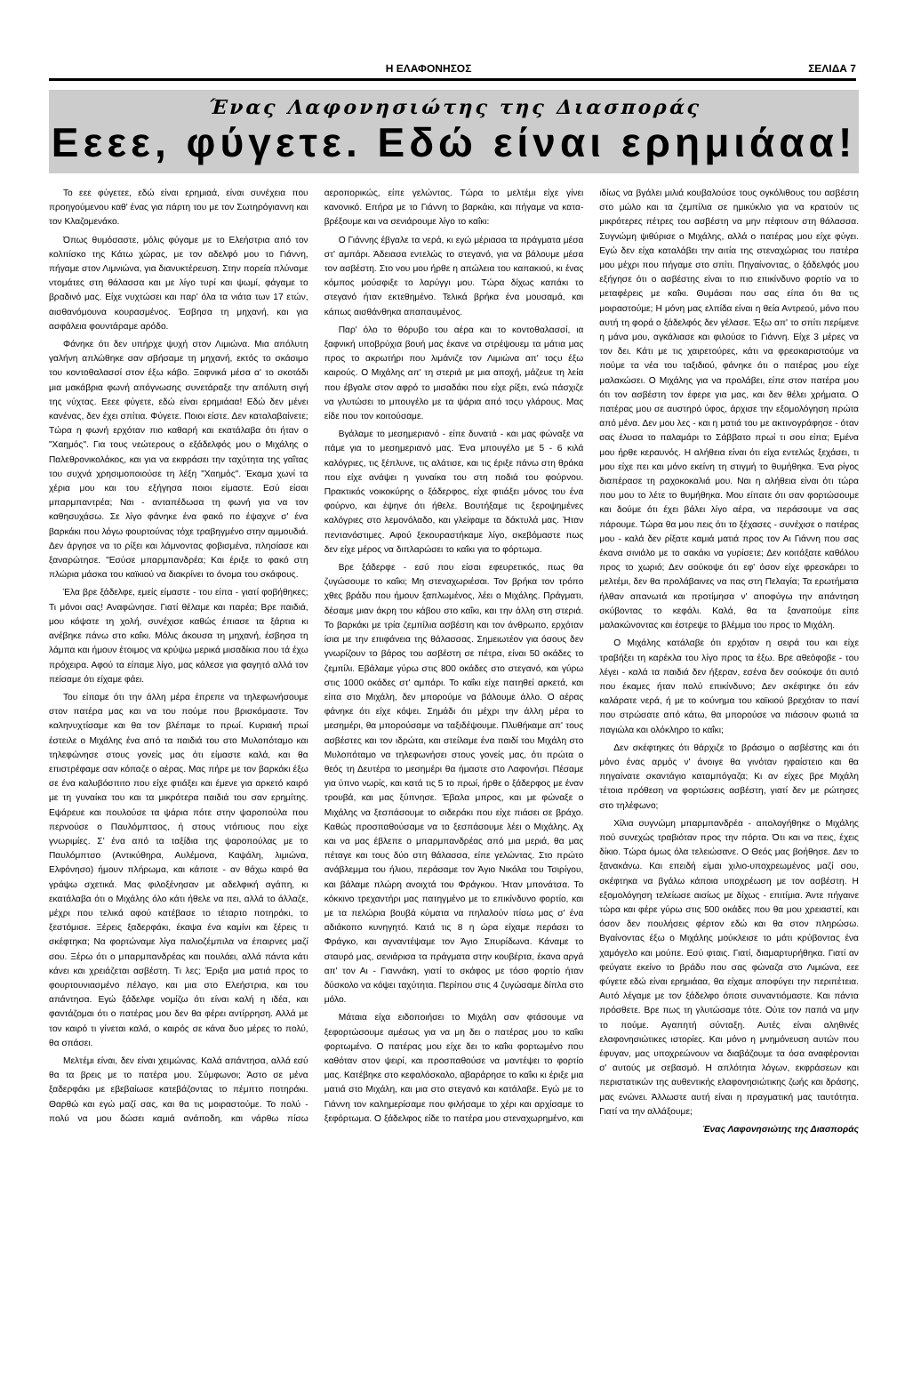Η ΕΛΑΦΟΝΗΣΟΣ ΣΕΛΙΔΑ 7
Ένας Λαφονησιώτης της Διασποράς
Εεεε, φύγετε. Εδώ είναι ερημιάαα!
Το εεε φύγετεε, εδώ είναι ερημιαά, είναι συνέχεια που προηγούμενου καθ' ένας για πάρτη του με τον Σωτηρόγιαννη και τον Κλαζομενάκο.
Όπως θυμόσαστε, μόλις φύγαμε με το Ελεήστρια από τον κολπίσκο της Κάτω χώρας, με τον αδελφό μου το Γιάννη, πήγαμε στον Λιμνιώνα, για διανυκτέρευση. Στην πορεία πλύναμε ντομάτες στη θάλασσα και με λίγο τυρί και ψωμί, φάγαμε το βραδινό μας. Είχε νυχτώσει και παρ' όλα τα νιάτα των 17 ετών, αισθανόμουνα κουρασμένος. Έσβησα τη μηχανή, και για ασφάλεια φουντάραμε αρόδο.
Φάνηκε ότι δεν υπήρχε ψυχή στον Λιμιώνα. Μια απόλυτη γαλήνη απλώθηκε σαν σβήσαμε τη μηχανή, εκτός το σκάσιμο του κοντοθαλασσί στον έξω κάβο. Ξαφνικά μέσα α' το σκοτάδι μια μακάβρια φωνή απόγνωσης συνετάραξε την απόλυτη σιγή της νύχτας. Εεεε φύγετε, εδώ είναι ερημιάαα! Εδώ δεν μένει κανένας, δεν έχει σπίτια. Φύγετε. Ποιοι είστε. Δεν καταλαβαίνετε; Τώρα η φωνή ερχόταν πιο καθαρή και εκατάλαβα ότι ήταν ο "Χαημός". Για τους νεώτερους ο εξάδελφός μου ο Μιχάλης ο Παλεθρονικολάκος, και για να εκφράσει την ταχύτητα της γαΐτας του συχνά χρησιμοποιούσε τη λέξη "Χαημός". Έκαμα χωνί τα χέρια μου και του εξήγησα ποιοι είμαστε. Εσύ είσαι μπαρμπαντρέα; Ναι - ανταπέδωσα τη φωνή για να τον καθησυχάσω. Σε λίγο φάνηκε ένα φακό πο έψαχνε σ' ένα βαρκάκι που λόγω φουρτούνας τόχε τραβηγμένο στην αμμουδιά. Δεν άργησε να το ρίξει και λάμνοντας φοβισμένα, πλησίασε και ξαναρώτησε. "Εσύσε μπαρμπανδρέα; Και έριξε το φακό στη πλώρια μάσκα του καϊκιού να διακρίνει το όνομα του σκάφους.
Έλα βρε ξάδελφε, εμείς είμαστε - του είπα - γιατί φοβήθηκες; Τι μόνοι σας! Αναφώνησε. Γιατί θέλαμε και παρέα; Βρε παιδιά, μου κόψατε τη χολή, συνέχισε καθώς έπιασε τα ξάρτια κι ανέβηκε πάνω στο καΐκι. Μόλις άκουσα τη μηχανή, έσβησα τη λάμπα και ήμουν έτοιμος να κρύψω μερικά μισαδίκια που τά έχω πρόχειρα. Αφού τα είπαμε λίγο, μας κάλεσε για φαγητό αλλά τον πείσαμε ότι είχαμε φάει.
Του είπαμε ότι την άλλη μέρα έπρεπε να τηλεφωνήσουμε στον πατέρα μας και να του πούμε που βρισκόμαστε. Τον καληνυχτίσαμε και θα τον βλέπαμε το πρωί. Κυριακή πρωί έστειλε ο Μιχάλης ένα από τα παιδιά του στο Μυλοπόταμο και τηλεφώνησε στους γονείς μας ότι είμαστε καλά, και θα επιστρέφαμε σαν κόπαζε ο αέρας. Μας πήρε με τον βαρκάκι έξω σε ένα καλυβόσπιτο που είχε φτιάξει και έμενε για αρκετό καιρό με τη γυναίκα του και τα μικρότερα παιδιά του σαν ερημίτης. Εψάρευε και πουλούσε τα ψάρια πότε στην ψαροπούλα που περνούσε ο Παυλόμπτσος, ή στους ντόπιους που είχε γνωριμίες. Σ' ένα από τα ταξίδια της ψαροπούλας με το Παυλόμπτσο (Αντικύθηρα, Αυλέμονα, Καψάλη, λιμιώνα, Ελφόνησο) ήμουν πλήρωμα, και κάποτε - αν θάχω καιρό θα γράψω σχετικά. Μας φιλοξένησαν με αδελφική αγάπη, κι εκατάλαβα ότι ο Μιχάλης όλο κάτι ήθελε να πει, αλλά το άλλαζε, μέχρι που τελικά αφού κατέβασε το τέταρτο ποτηράκι, το ξεστόμισε. Ξέρεις ξαδερφάκι, έκαψα ένα καμίνι και ξέρεις τι σκέφτηκα; Να φορτώναμε λίγα παλιοζέμπιλα να έπαιρνες μαζί σου. Ξέρω ότι ο μπαρμπανδρέας και πουλάει, αλλά πάντα κάτι κάνει και χρειάζεται ασβέστη. Τι λες; Έριξα μια ματιά προς το φουρτουνιασμένο πέλαγο, και μια στο Ελεήστρια, και του απάντησα. Εγώ ξάδελφε νομίζω ότι είναι καλή η ιδέα, και φαντάζομαι ότι ο πατέρας μου δεν θα φέρει αντίρρηση. Αλλά με τον καιρό τι γίνεται καλά, ο καιρός σε κάνα δυο μέρες το πολύ, θα σπάσει.
Μελτέμι είναι, δεν είναι χειμώνας. Καλά απάντησα, αλλά εσύ θα τα βρεις με το πατέρα μου. Σύμφωνοι; Άστο σε μένα ξαδερφάκι με εβεβαίωσε κατεβάζοντας το πέμπτο ποτηράκι. Θαρθώ και εγώ μαζί σας, και θα τις μοιραστούμε. Το πολύ - πολύ να μου δώσει καμιά ανάποδη, και νάρθω πίσω αεροπορικώς, είπε γελώντας. Τώρα το μελτέμι είχε γίνει κανονικό. Επήρα με το Γιάννη το βαρκάκι, και πήγαμε να κατα-βρέξουμε και να σενιάρουμε λίγο το καΐκι:
Ο Γιάννης έβγαλε τα νερά, κι εγώ μέριασα τα πράγματα μέσα στ' αμπάρι. Άδειασα εντελώς το στεγανό, για να βάλουμε μέσα τον ασβέστη. Στο νου μου ήρθε η απώλεια του καπακιού, κι ένας κόμπος μούσφιξε το λαρύγγι μου. Τώρα δίχως καπάκι το στεγανό ήταν εκτεθημένο. Τελικά βρήκα ένα μουσαμά, και κάπως αισθάνθηκα απαπαυμένος.
Παρ' όλο το θόρυβο του αέρα και το κοντοθαλασσί, ια ξαφνική υποβρύχια βουή μας έκανε να στρέψουεμ τα μάτια μας προς το ακρωτήρι που λιμάνιζε τον Λιμιώνα απ' τοςυ έξω καιρούς. Ο Μιχάλης απ' τη στεριά με μια αποχή, μάζευε τη λεία που έβγαλε στον αφρό το μισαδάκι που είχε ρίξει, ενώ πάσχιζε να γλυτώσει το μπουγέλο με τα ψάρια από τοςυ γλάρους. Μας είδε που τον κοιτούσαμε.
Βγάλαμε το μεσημεριανό - είπε δυνατά - και μας φώναξε να πάμε για το μεσημεριανό μας. Ένα μπουγέλο με 5 - 6 κιλά καλόγριες, τις ξέπλυνε, τις αλάτισε, και τις έριξε πάνω στη θράκα που είχε ανάψει η γυναίκα του στη ποδιά του φούρνου. Πρακτικός νοικοκύρης ο ξάδερφος, είχε φτιάξει μόνος του ένα φούρνο, και έψηνε ότι ήθελε. Βουτήξαμε τις ξεροψημένες καλόγριες στο λεμονόλαδο, και γλείφαμε τα δάκτυλά μας. Ήταν πεντανόστιμες. Αφού ξεκουραστήκαμε λίγο, σκεβόμαστε πως δεν είχε μέρος να διπλαρώσει το καΐκι για το φόρτωμα.
Βρε ξάδερφε - εσύ που είσαι εφευρετικός, πως θα ζυγώσουμε το καΐκι; Μη στεναχωριέσαι. Τον βρήκα τον τρόπο χθες βράδυ που ήμουν ξαπλωμένος, λέει ο Μιχάλης. Πράγματι, δέσαμε μιαν άκρη του κάβου στο καΐκι, και την άλλη στη στεριά. Το βαρκάκι με τρία ζεμπίλια ασβέστη και τον άνθρωπο, ερχόταν ίσια με την επιφάνεια της θάλασσας. Σημειωτέον για όσους δεν γνωρίζουν το βάρος του ασβέστη σε πέτρα, είναι 50 οκάδες το ζεμπίλι. Εβάλαμε γύρω στις 800 οκάδες στο στεγανό, και γύρω στις 1000 οκάδες στ' αμπάρι. Το καΐκι είχε πατηθεί αρκετά, και είπα στο Μιχάλη, δεν μπορούμε να βάλουμε άλλο. Ο αέρας φάνηκε ότι είχε κόψει. Σημάδι ότι μέχρι την άλλη μέρα το μεσημέρι, θα μπορούσαμε να ταξιδέψουμε. Πλυθήκαμε απ' τους ασβέστες και τον ιδρώτα, και στείλαμε ένα παιδί του Μιχάλη στο Μυλοπόταμο να τηλεφωνήσει στους γονείς μας, ότι πρώτα ο θεός τη Δευτέρα το μεσημέρι θα ήμαστε στο Λαφονήσι. Πέσαμε για ύπνο νωρίς, και κατά τις 5 το πρωί, ήρθε ο ξάδερφος με έναν τρουβά, και μας ξύπνησε. Έβαλα μπρος, και με φώναξε ο Μιχάλης να ξεσπάσουμε το σιδεράκι που είχε πιάσει σε βράχο. Καθώς προσπαθούσαμε να το ξεσπάσουμε λέει ο Μιχάλης. Αχ και να μας έβλεπε ο μπαρμπανδρέας από μια μεριά, θα μας πέταγε και τους δύο στη θάλασσα, είπε γελώντας. Στο πρώτο ανάβλεμμα του ήλιου, περάσαμε τον Άγιο Νικόλα του Τσιρίγου, και βάλαμε πλώρη ανοιχτά του Φράγκου. Ήταν μπονάτσα. Το κόκκινο τρεχαντήρι μας πατηγμένο με το επικίνδυνο φορτίο, και με τα πελώρια βουβά κύματα να πηλαλούν πίσω μας σ' ένα αδιάκοπο κυνηγητό. Κατά τις 8 η ώρα είχαμε περάσει το Φράγκο, και αγναντέψαμε τον Άγιο Σπυρίδωνα. Κάναμε το σταυρό μας, σενιάρισα τα πράγματα στην κουβέρτα, έκανα αργά απ' τον Αι - Γιαννάκη, γιατί το σκάφος με τόσο φορτίο ήταν δύσκολο να κόψει ταχύτητα. Περίπου στις 4 ζυγώσαμε δίπλα στο μόλο.
Μάταια είχα ειδοποιήσει το Μιχάλη σαν φτάσουμε να ξεφορτώσουμε αμέσως για να μη δει ο πατέρας μου το καΐκι φορτωμένο. Ο πατέρας μου είχε δει το καΐκι φορτωμένο που καθόταν στον ψειρί, και προσπαθούσε να μαντέψει το φορτίο μας. Κατέβηκε στο κεφαλόσκαλο, αβαράρησε το καΐκι κι έριξε μια ματιά στο Μιχάλη, και μια στο στεγανό και κατάλαβε. Εγώ με το Γιάννη τον καλημερίσαμε που φιλήσαμε το χέρι και αρχίσαμε το ξεφόρτωμα. Ο ξάδελφος είδε το πατέρα μου στεναχωρημένο, και ιδίως να βγάλει μιλιά κουβαλούσε τους ογκόλιθους του ασβέστη στο μώλο και τα ζεμπίλια σε ημικύκλιο για να κρατούν τις μικρότερες πέτρες του ασβέστη να μην πέφτουν στη θάλασσα. Συγνώμη ψιθύρισε ο Μιχάλης, αλλά ο πατέρας μου είχε φύγει. Εγώ δεν είχα καταλάβει την αιτία της στεναχώριας του πατέρα μου μέχρι που πήγαμε στο σπίτι. Πηγαίνοντας, ο ξάδελφός μου εξήγησε ότι ο ασβέστης είναι το πιο επικίνδυνο φορτίο να το μεταφέρεις με καΐκι. Θυμάσαι που σας είπα ότι θα τις μοιραστούμε; Η μόνη μας ελπίδα είναι η θεία Αντρεού, μόνο που αυτή τη φορά ο ξάδελφός δεν γέλασε. Έξω απ' το σπίτι περίμενε η μάνα μου, αγκάλιασε και φιλούσε το Γιάννη. Είχε 3 μέρες να τον δει. Κάτι με τις χαιρετούρες, κάτι να φρεσκαριστούμε να πούμε τα νέα του ταξιδιού, φάνηκε ότι ο πατέρας μου είχε μαλακώσει. Ο Μιχάλης για να προλάβει, είπε στον πατέρα μου ότι τον ασβέστη τον έφερε για μας, και δεν θέλει χρήματα. Ο πατέρας μου σε αυστηρό ύφος, άρχισε την εξομολόγηση πρώτα από μένα. Δεν μου λες - και η ματιά του με ακτινογράφησε - όταν σας έλυσα το παλαμάρι το Σάββατο πρωί τι σου είπα; Εμένα μου ήρθε κεραυνός. Η αλήθεια είναι ότι είχα εντελώς ξεχάσει, τι μου είχε πει και μόνο εκείνη τη στιγμή το θυμήθηκα. Ένα ρίγος διαπέρασε τη ραχοκοκαλιά μου. Ναι η αλήθεια είναι ότι τώρα που μου το λέτε το θυμήθηκα. Μου είπατε ότι σαν φορτώσουμε και δούμε ότι έχει βάλει λίγο αέρα, να περάσουμε να σας πάρουμε. Τώρα θα μου πεις ότι το ξέχασες - συνέχισε ο πατέρας μου - καλά δεν ρίξατε καμιά ματιά προς τον Αι Γιάννη που σας έκανα σινιάλο με το σακάκι να γυρίσετε; Δεν κοιτάξατε καθόλου προς το χωριό; Δεν σούκοψε ότι εφ' όσον είχε φρεσκάρει το μελτέμι, δεν θα προλάβαινες να πας στη Πελαγία; Τα ερωτήματα ήλθαν απανωτά και προτίμησα ν' αποφύγω την απάντηση σκύβοντας το κεφάλι. Καλά, θα τα ξαναπούμε είπε μαλακώνοντας και έστρεψε το βλέμμα του προς το Μιχάλη.
Ο Μιχάλης κατάλαβε ότι ερχόταν η σειρά του και είχε τραβήξει τη καρέκλα του λίγο προς τα έξω. Βρε αθεόφοβε - του λέγει - καλά τα παιδιά δεν ήξεραν, εσένα δεν σούκοψε ότι αυτό που έκαμες ήταν πολύ επικίνδυνο; Δεν σκέφτηκε ότι εάν καλάρατε νερά, ή με το κούνημα του καϊκιού βρεχόταν το πανί που στρώσατε από κάτω, θα μπορούσε να πιάσουν φωτιά τα παγιώλα και ολόκληρο το καΐκι;
Δεν σκέφτηκες ότι θάρχιζε το βράσιμο ο ασβέστης και ότι μόνο ένας αρμός ν' άνοιγε θα γινόταν ηφαίστειο και θα πηγαίνατε σκαντάγιο καταμπόγαζα; Κι αν είχες βρε Μιχάλη τέτοια πρόθεση να φορτώσεις ασβέστη, γιατί δεν με ρώτησες στο τηλέφωνο;
Χίλια συγνώμη μπαρμπανδρέα - απολογήθηκε ο Μιχάλης πού συνεχώς τραβιόταν προς την πόρτα. Ότι και να πεις, έχεις δίκιο. Τώρα όμως όλα τελειώσανε. Ο Θεός μας βοήθησε. Δεν το ξανακάνω. Και επειδή είμαι χιλιο-υποχρεωμένος μαζί σου, σκέφτηκα να βγάλω κάποια υποχρέωση με τον ασβέστη. Η εξομολόγηση τελείωσε αισίως με δίχως - επιτίμια. Άντε πήγαινε τώρα και φέρε γύρω στις 500 οκάδες που θα μου χρειαστεί, και όσον δεν πουλήσεις φέρτον εδώ και θα στον πληρώσω. Βγαίνοντας έξω ο Μιχάλης μούκλεισε το μάτι κρύβοντας ένα χαμόγελο και μούπε. Εσύ φταις. Γιατί, διαμαρτυρήθηκα. Γιατί αν φεύγατε εκείνο το βράδυ που σας φώναζα στο Λιμιώνα, εεε φύγετε εδώ είναι ερημιάαα, θα είχαμε αποφύγει την περιπέτεια. Αυτό λέγαμε με τον ξάδελφο όποτε συναντιόμαστε. Και πάντα πρόσθετε. Βρε πως τη γλυτώσαμε τότε. Ούτε τον παπά να μην το πούμε. Αγαπητή σύνταξη. Αυτές είναι αληθινές ελαφονησιώτικες ιστορίες. Και μόνο η μνημόνευση αυτών που έφυγαν, μας υποχρεώνουν να διαβάζουμε τα όσα αναφέρονται σ' αυτούς με σεβασμό. Η απλότητα λόγων, εκφράσεων και περιστατικών της αυθεντικής ελαφονησιώτικης ζωής και δράσης, μας ενώνει. Άλλωστε αυτή είναι η πραγματική μας ταυτότητα. Γιατί να την αλλάξουμε;
Ένας Λαφονησιώτης της Διασποράς